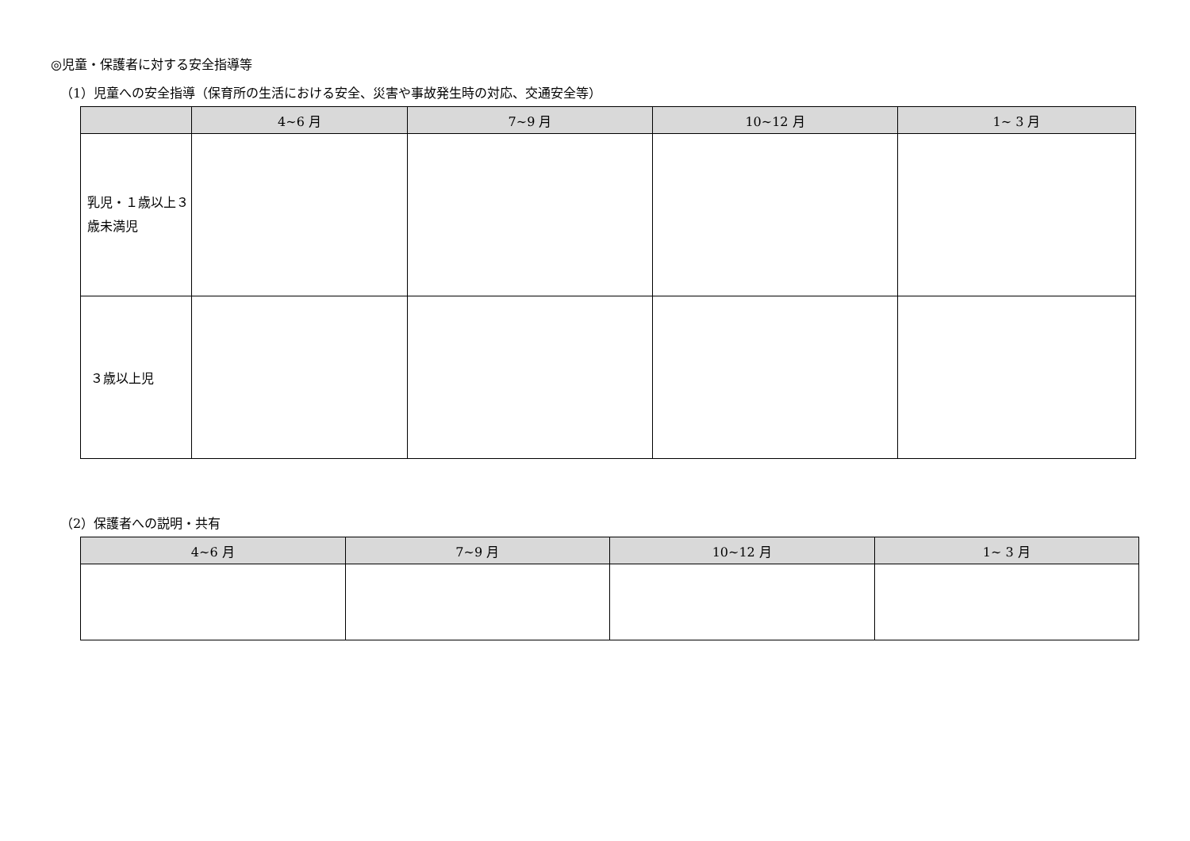◎児童・保護者に対する安全指導等
（1）児童への安全指導（保育所の生活における安全、災害や事故発生時の対応、交通安全等）
| | 4~6 月 | 7~9 月 | 10~12 月 | 1~ 3 月 |
| --- | --- | --- | --- | --- |
| 乳児・１歳以上３歳未満児 | | | | |
| ３歳以上児 | | | | |
（2）保護者への説明・共有
| 4~6 月 | 7~9 月 | 10~12 月 | 1~ 3 月 |
| --- | --- | --- | --- |